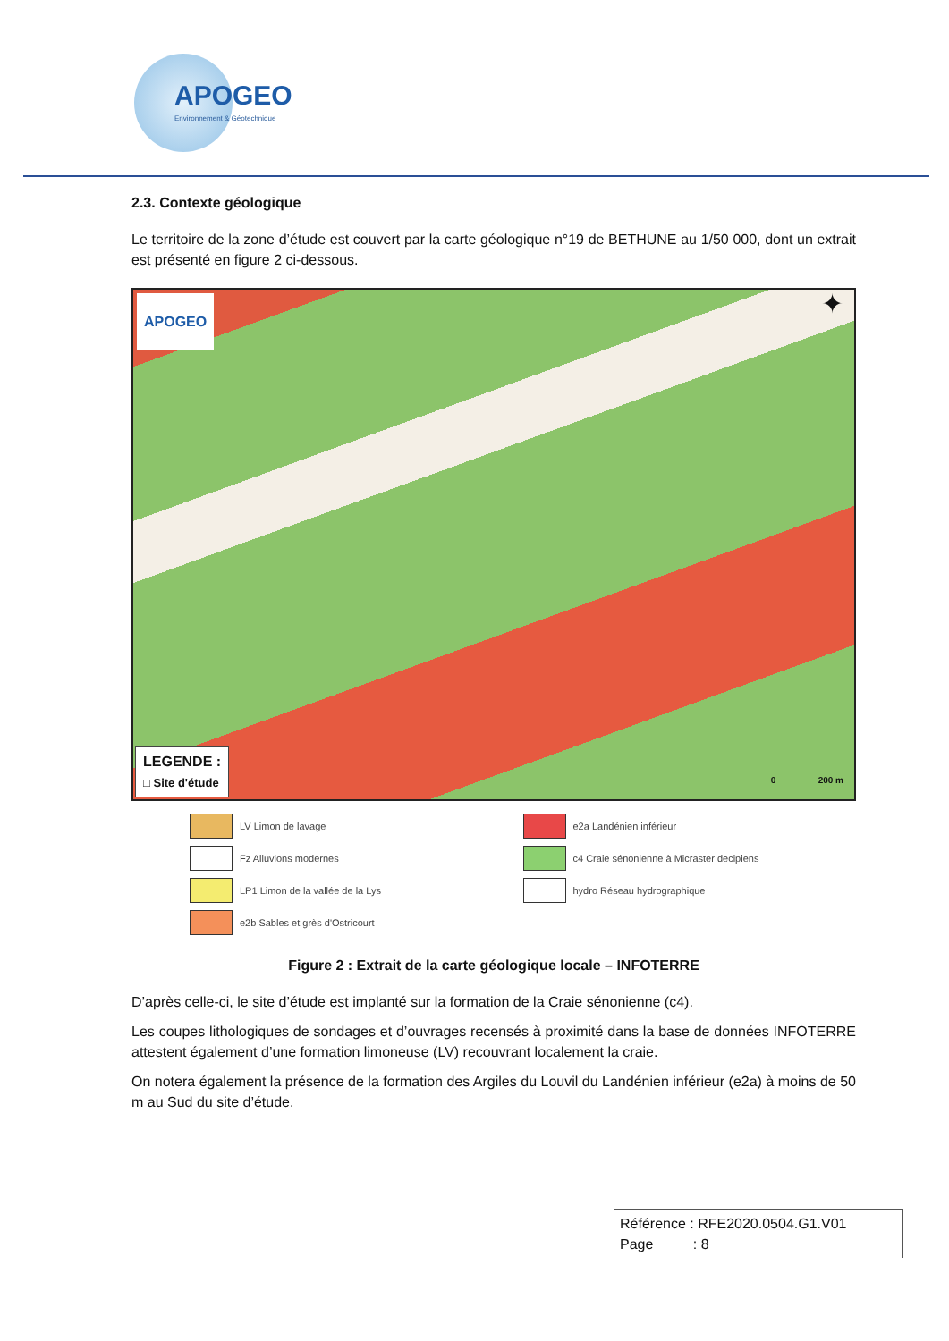APOGEO
Environnement & Géotechnique
2.3. Contexte géologique
Le territoire de la zone d’étude est couvert par la carte géologique n°19 de BETHUNE au 1/50 000, dont un extrait est présenté en figure 2 ci-dessous.
APOGEO ✦
LEGENDE :
□ Site d'étude
0 200 m
LV Limon de lavage
e2a Landénien inférieur
Fz Alluvions modernes
c4 Craie sénonienne à Micraster decipiens
LP1 Limon de la vallée de la Lys
hydro Réseau hydrographique
e2b Sables et grès d'Ostricourt
Figure 2 : Extrait de la carte géologique locale – INFOTERRE
D’après celle-ci, le site d’étude est implanté sur la formation de la Craie sénonienne (c4).
Les coupes lithologiques de sondages et d’ouvrages recensés à proximité dans la base de données INFOTERRE attestent également d’une formation limoneuse (LV) recouvrant localement la craie.
On notera également la présence de la formation des Argiles du Louvil du Landénien inférieur (e2a) à moins de 50 m au Sud du site d’étude.
Référence : RFE2020.0504.G1.V01
Page : 8